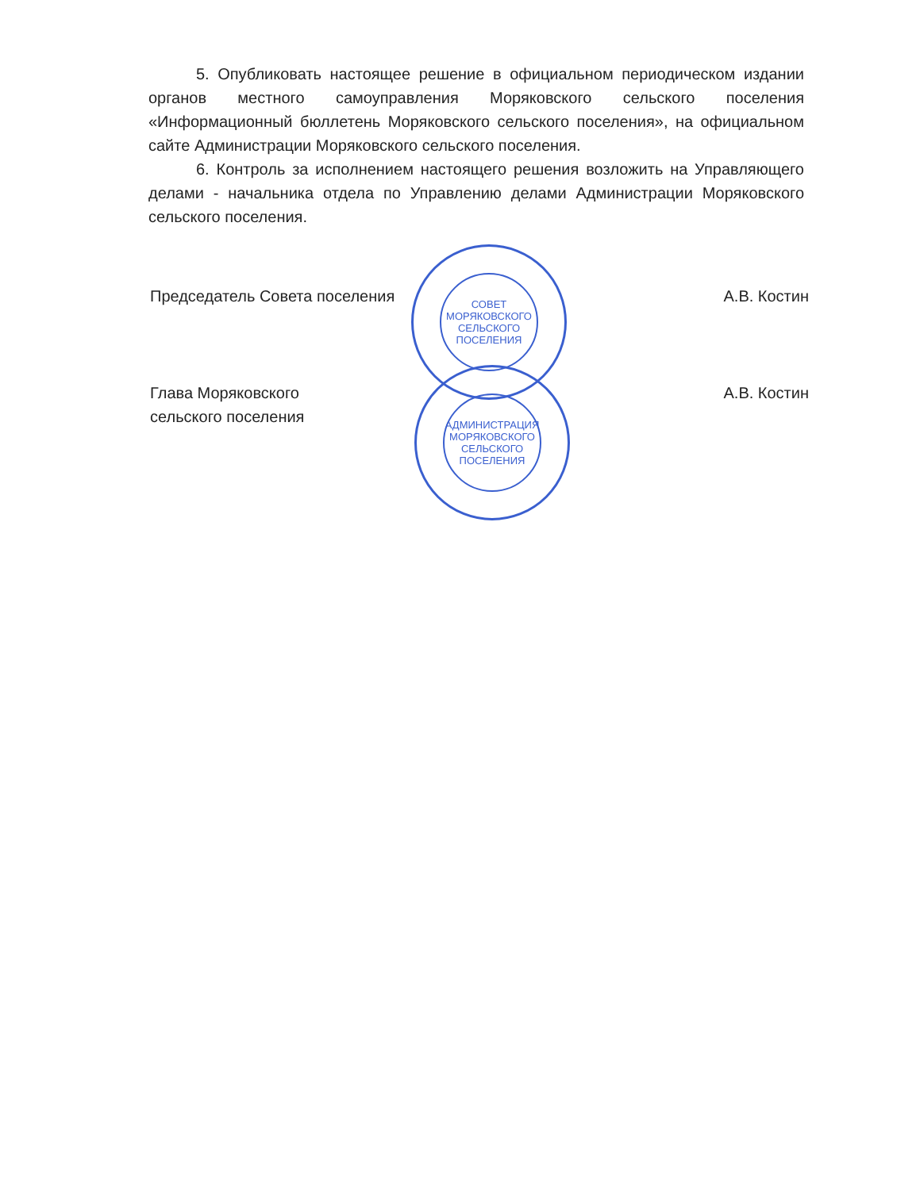5. Опубликовать настоящее решение в официальном периодическом издании органов местного самоуправления Моряковского сельского поселения «Информационный бюллетень Моряковского сельского поселения», на официальном сайте Администрации Моряковского сельского поселения.
6. Контроль за исполнением настоящего решения возложить на Управляющего делами - начальника отдела по Управлению делами Администрации Моряковского сельского поселения.
СОВЕТ МОРЯКОВСКОГО СЕЛЬСКОГО ПОСЕЛЕНИЯ
АДМИНИСТРАЦИЯ МОРЯКОВСКОГО СЕЛЬСКОГО ПОСЕЛЕНИЯ
Председатель Совета поселения А.В. Костин
Глава Моряковского
сельского поселения А.В. Костин